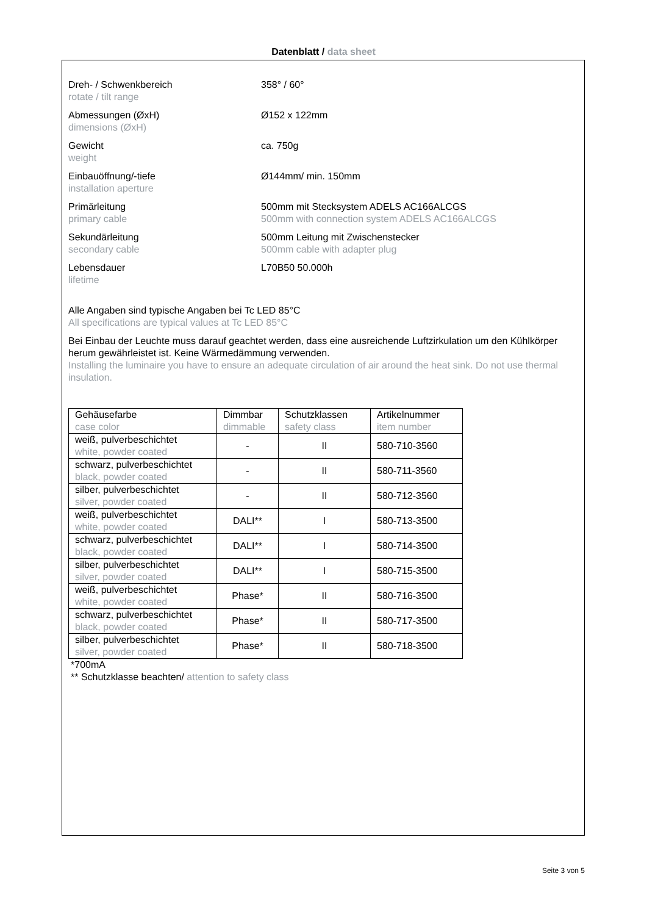Datenblatt / data sheet
Dreh- / Schwenkbereich
rotate / tilt range
358° / 60°
Abmessungen (ØxH)
dimensions (ØxH)
Ø152 x 122mm
Gewicht
weight
ca. 750g
Einbauöffnung/-tiefe
installation aperture
Ø144mm/ min. 150mm
Primärleitung
primary cable
500mm mit Stecksystem ADELS AC166ALCGS
500mm with connection system ADELS AC166ALCGS
Sekundärleitung
secondary cable
500mm Leitung mit Zwischenstecker
500mm cable with adapter plug
Lebensdauer
lifetime
L70B50 50.000h
Alle Angaben sind typische Angaben bei Tc LED 85°C
All specifications are typical values at Tc LED 85°C
Bei Einbau der Leuchte muss darauf geachtet werden, dass eine ausreichende Luftzirkulation um den Kühlkörper herum gewährleistet ist. Keine Wärmedämmung verwenden.
Installing the luminaire you have to ensure an adequate circulation of air around the heat sink. Do not use thermal insulation.
| Gehäusefarbe case color | Dimmbar dimmable | Schutzklassen safety class | Artikelnummer item number |
| --- | --- | --- | --- |
| weiß, pulverbeschichtet white, powder coated | - | II | 580-710-3560 |
| schwarz, pulverbeschichtet black, powder coated | - | II | 580-711-3560 |
| silber, pulverbeschichtet silver, powder coated | - | II | 580-712-3560 |
| weiß, pulverbeschichtet white, powder coated | DALI** | I | 580-713-3500 |
| schwarz, pulverbeschichtet black, powder coated | DALI** | I | 580-714-3500 |
| silber, pulverbeschichtet silver, powder coated | DALI** | I | 580-715-3500 |
| weiß, pulverbeschichtet white, powder coated | Phase* | II | 580-716-3500 |
| schwarz, pulverbeschichtet black, powder coated | Phase* | II | 580-717-3500 |
| silber, pulverbeschichtet silver, powder coated | Phase* | II | 580-718-3500 |
*700mA
** Schutzklasse beachten/ attention to safety class
Seite 3 von 5